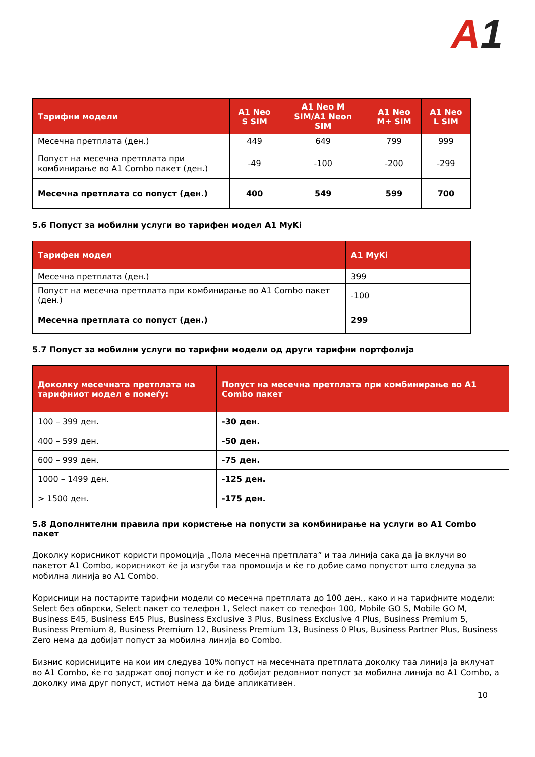A1
| Тарифни модели | A1 Neo S SIM | A1 Neo M SIM/A1 Neon SIM | A1 Neo M+ SIM | A1 Neo L SIM |
| --- | --- | --- | --- | --- |
| Месечна претплата (ден.) | 449 | 649 | 799 | 999 |
| Попуст на месечна претплата при комбинирање во A1 Combo пакет (ден.) | -49 | -100 | -200 | -299 |
| Месечна претплата со попуст (ден.) | 400 | 549 | 599 | 700 |
5.6 Попуст за мобилни услуги во тарифен модел A1 MyKi
| Тарифен модел | A1 MyKi |
| --- | --- |
| Месечна претплата (ден.) | 399 |
| Попуст на месечна претплата при комбинирање во A1 Combo пакет (ден.) | -100 |
| Месечна претплата со попуст (ден.) | 299 |
5.7 Попуст за мобилни услуги во тарифни модели од други тарифни портфолија
| Доколку месечната претплата на тарифниот модел е помеѓу: | Попуст на месечна претплата при комбинирање во A1 Combo пакет |
| --- | --- |
| 100 – 399 ден. | -30 ден. |
| 400 – 599 ден. | -50 ден. |
| 600 – 999 ден. | -75 ден. |
| 1000 – 1499 ден. | -125 ден. |
| > 1500 ден. | -175 ден. |
5.8 Дополнителни правила при користење на попусти за комбинирање на услуги во A1 Combo пакет
Доколку корисникот користи промоција „Пола месечна претплата” и таа линија сака да ја вклучи во пакетот A1 Combo, корисникот ќе ја изгуби таа промоција и ќе го добие само попустот што следува за мобилна линија во A1 Combo.
Корисници на постарите тарифни модели со месечна претплата до 100 ден., како и на тарифните модели: Select без обврски, Select пакет со телефон 1, Select пакет со телефон 100, Mobile GO S, Mobile GO M, Business E45, Business E45 Plus, Business Exclusive 3 Plus, Business Exclusive 4 Plus, Business Premium 5, Business Premium 8, Business Premium 12, Business Premium 13, Business 0 Plus, Business Partner Plus, Business Zero нема да добијат попуст за мобилна линија во Combo.
Бизнис корисниците на кои им следува 10% попуст на месечната претплата доколку таа линија ја вклучат во A1 Combo, ќе го задржат овој попуст и ќе го добијат редовниот попуст за мобилна линија во A1 Combo, а доколку има друг попуст, истиот нема да биде апликативен.
10